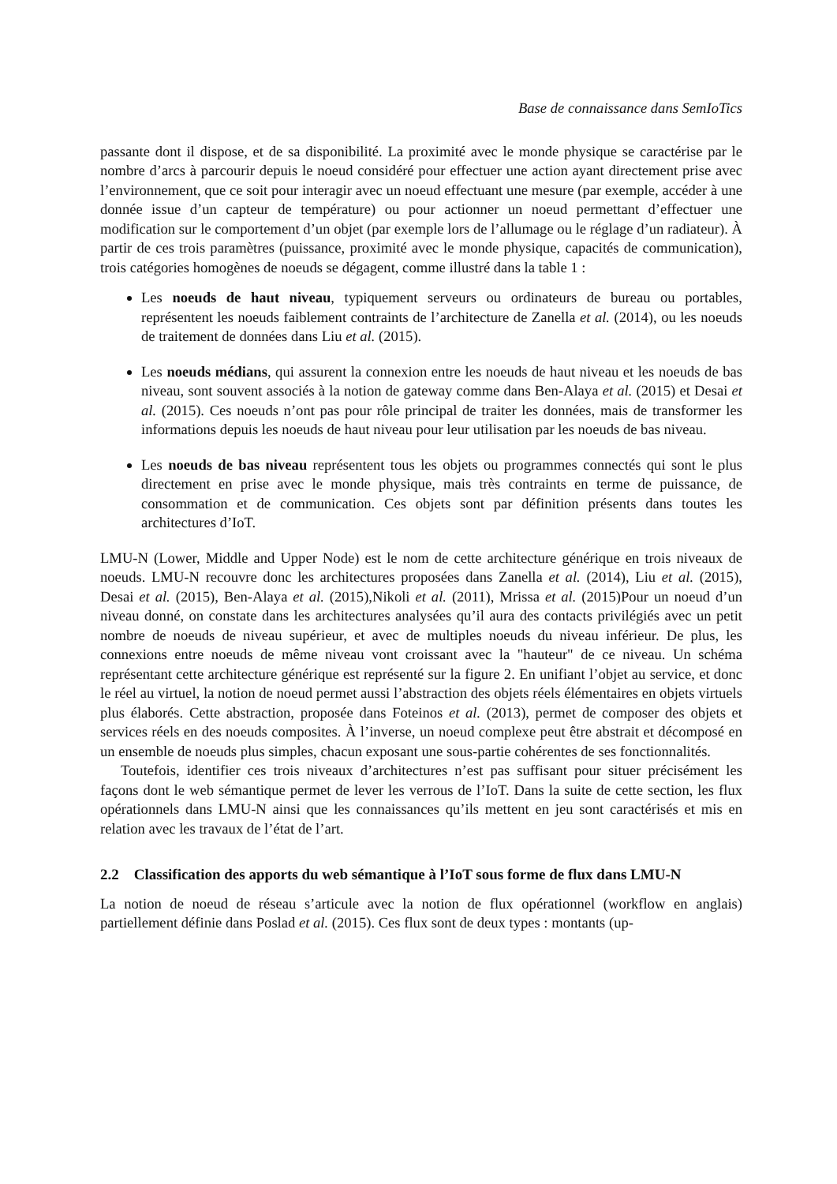Base de connaissance dans SemIoTics
passante dont il dispose, et de sa disponibilité. La proximité avec le monde physique se caractérise par le nombre d’arcs à parcourir depuis le noeud considéré pour effectuer une action ayant directement prise avec l’environnement, que ce soit pour interagir avec un noeud effectuant une mesure (par exemple, accéder à une donnée issue d’un capteur de température) ou pour actionner un noeud permettant d’effectuer une modification sur le comportement d’un objet (par exemple lors de l’allumage ou le réglage d’un radiateur). À partir de ces trois paramètres (puissance, proximité avec le monde physique, capacités de communication), trois catégories homogènes de noeuds se dégagent, comme illustré dans la table 1 :
Les noeuds de haut niveau, typiquement serveurs ou ordinateurs de bureau ou portables, représentent les noeuds faiblement contraints de l’architecture de Zanella et al. (2014), ou les noeuds de traitement de données dans Liu et al. (2015).
Les noeuds médians, qui assurent la connexion entre les noeuds de haut niveau et les noeuds de bas niveau, sont souvent associés à la notion de gateway comme dans Ben-Alaya et al. (2015) et Desai et al. (2015). Ces noeuds n’ont pas pour rôle principal de traiter les données, mais de transformer les informations depuis les noeuds de haut niveau pour leur utilisation par les noeuds de bas niveau.
Les noeuds de bas niveau représentent tous les objets ou programmes connectés qui sont le plus directement en prise avec le monde physique, mais très contraints en terme de puissance, de consommation et de communication. Ces objets sont par définition présents dans toutes les architectures d’IoT.
LMU-N (Lower, Middle and Upper Node) est le nom de cette architecture générique en trois niveaux de noeuds. LMU-N recouvre donc les architectures proposées dans Zanella et al. (2014), Liu et al. (2015), Desai et al. (2015), Ben-Alaya et al. (2015),Nikoli et al. (2011), Mrissa et al. (2015)Pour un noeud d’un niveau donné, on constate dans les architectures analysées qu’il aura des contacts privilégiés avec un petit nombre de noeuds de niveau supérieur, et avec de multiples noeuds du niveau inférieur. De plus, les connexions entre noeuds de même niveau vont croissant avec la "hauteur" de ce niveau. Un schéma représentant cette architecture générique est représenté sur la figure 2. En unifiant l’objet au service, et donc le réel au virtuel, la notion de noeud permet aussi l’abstraction des objets réels élémentaires en objets virtuels plus élaborés. Cette abstraction, proposée dans Foteinos et al. (2013), permet de composer des objets et services réels en des noeuds composites. À l’inverse, un noeud complexe peut être abstrait et décomposé en un ensemble de noeuds plus simples, chacun exposant une sous-partie cohérentes de ses fonctionnalités.
Toutefois, identifier ces trois niveaux d’architectures n’est pas suffisant pour situer précisément les façons dont le web sémantique permet de lever les verrous de l’IoT. Dans la suite de cette section, les flux opérationnels dans LMU-N ainsi que les connaissances qu’ils mettent en jeu sont caractérisés et mis en relation avec les travaux de l’état de l’art.
2.2 Classification des apports du web sémantique à l’IoT sous forme de flux dans LMU-N
La notion de noeud de réseau s’articule avec la notion de flux opérationnel (workflow en anglais) partiellement définie dans Poslad et al. (2015). Ces flux sont de deux types : montants (up-